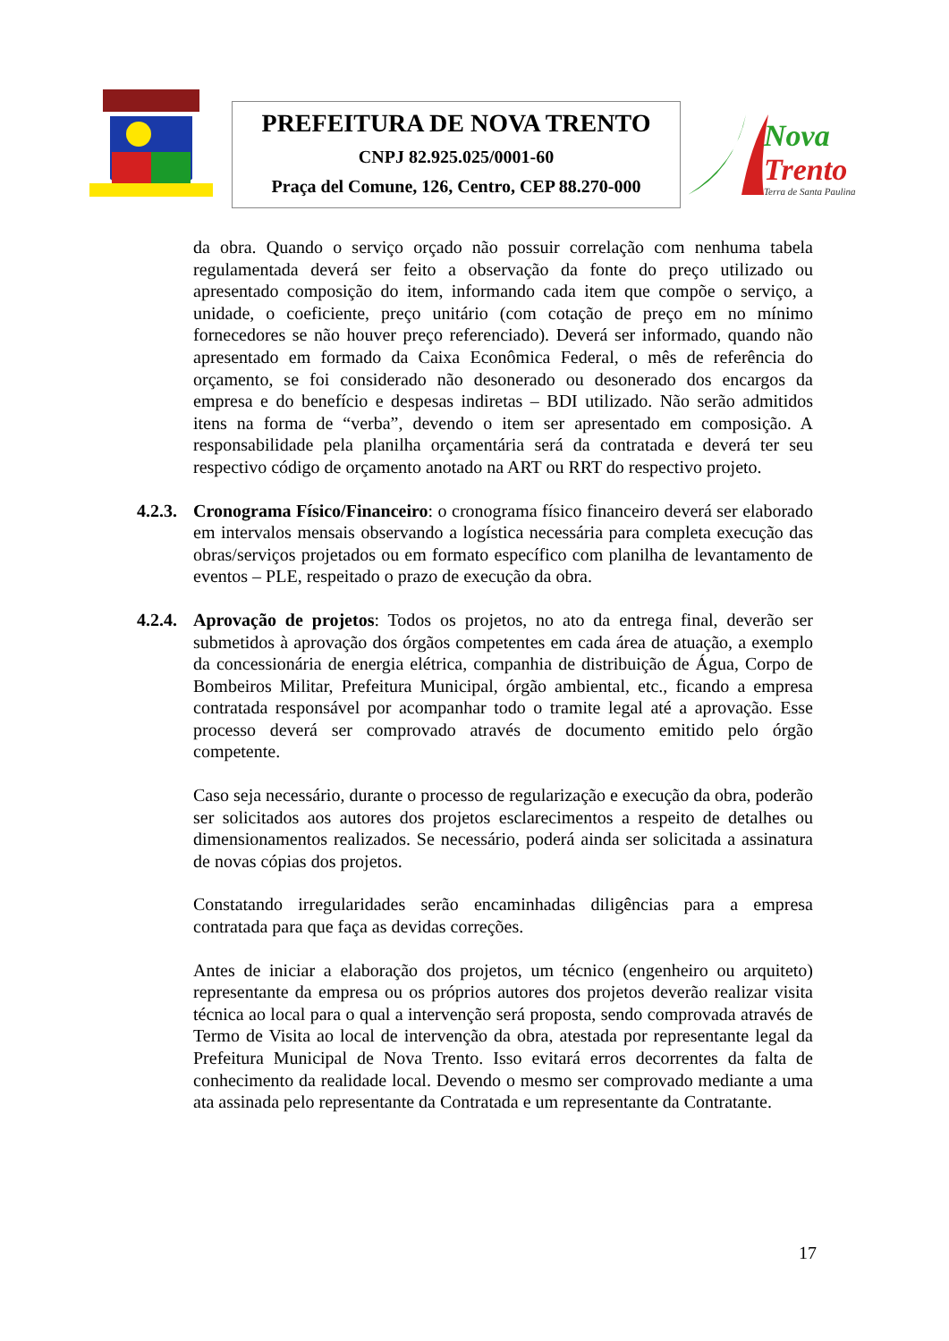PREFEITURA DE NOVA TRENTO
CNPJ 82.925.025/0001-60
Praça del Comune, 126, Centro, CEP 88.270-000
Nova
Trento
Terra de Santa Paulina
da obra. Quando o serviço orçado não possuir correlação com nenhuma tabela regulamentada deverá ser feito a observação da fonte do preço utilizado ou apresentado composição do item, informando cada item que compõe o serviço, a unidade, o coeficiente, preço unitário (com cotação de preço em no mínimo fornecedores se não houver preço referenciado). Deverá ser informado, quando não apresentado em formado da Caixa Econômica Federal, o mês de referência do orçamento, se foi considerado não desonerado ou desonerado dos encargos da empresa e do benefício e despesas indiretas – BDI utilizado. Não serão admitidos itens na forma de “verba”, devendo o item ser apresentado em composição. A responsabilidade pela planilha orçamentária será da contratada e deverá ter seu respectivo código de orçamento anotado na ART ou RRT do respectivo projeto.
4.2.3.
Cronograma Físico/Financeiro: o cronograma físico financeiro deverá ser elaborado em intervalos mensais observando a logística necessária para completa execução das obras/serviços projetados ou em formato específico com planilha de levantamento de eventos – PLE, respeitado o prazo de execução da obra.
4.2.4.
Aprovação de projetos: Todos os projetos, no ato da entrega final, deverão ser submetidos à aprovação dos órgãos competentes em cada área de atuação, a exemplo da concessionária de energia elétrica, companhia de distribuição de Água, Corpo de Bombeiros Militar, Prefeitura Municipal, órgão ambiental, etc., ficando a empresa contratada responsável por acompanhar todo o tramite legal até a aprovação. Esse processo deverá ser comprovado através de documento emitido pelo órgão competente.
Caso seja necessário, durante o processo de regularização e execução da obra, poderão ser solicitados aos autores dos projetos esclarecimentos a respeito de detalhes ou dimensionamentos realizados. Se necessário, poderá ainda ser solicitada a assinatura de novas cópias dos projetos.
Constatando irregularidades serão encaminhadas diligências para a empresa contratada para que faça as devidas correções.
Antes de iniciar a elaboração dos projetos, um técnico (engenheiro ou arquiteto) representante da empresa ou os próprios autores dos projetos deverão realizar visita técnica ao local para o qual a intervenção será proposta, sendo comprovada através de Termo de Visita ao local de intervenção da obra, atestada por representante legal da Prefeitura Municipal de Nova Trento. Isso evitará erros decorrentes da falta de conhecimento da realidade local. Devendo o mesmo ser comprovado mediante a uma ata assinada pelo representante da Contratada e um representante da Contratante.
17